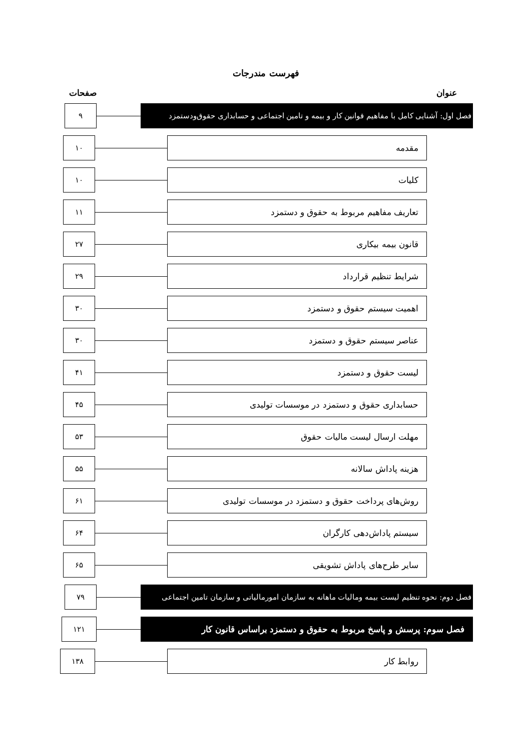فهرست مندرجات
عنوان صفحات
فصل اول: آشنایی کامل با مفاهیم قوانین کار و بیمه و تامین اجتماعی و حسابداری حقوق‌ودستمزد ۹
مقدمه ۱۰
کلیات ۱۰
تعاریف مفاهیم مربوط به حقوق و دستمزد ۱۱
قانون بیمه بیکاری ۲۷
شرایط تنظیم قرارداد ۲۹
اهمیت سیستم حقوق و دستمزد ۳۰
عناصر سیستم حقوق و دستمزد ۳۰
لیست حقوق و دستمزد ۴۱
حسابداری حقوق و دستمزد در موسسات تولیدی ۴۵
مهلت ارسال لیست مالیات حقوق ۵۳
هزینه پاداش سالانه ۵۵
روش‌های پرداخت حقوق و دستمزد در موسسات تولیدی ۶۱
سیستم پاداش‌دهی کارگران ۶۴
سایر طرح‌های پاداش تشویقی ۶۵
فصل دوم: نحوه تنظیم لیست بیمه ومالیات ماهانه به سازمان امورمالیاتی و سازمان تامین اجتماعی ۷۹
فصل سوم: پرسش و پاسخ مربوط به حقوق و دستمزد براساس قانون کار ۱۲۱
روابط کار ۱۳۸